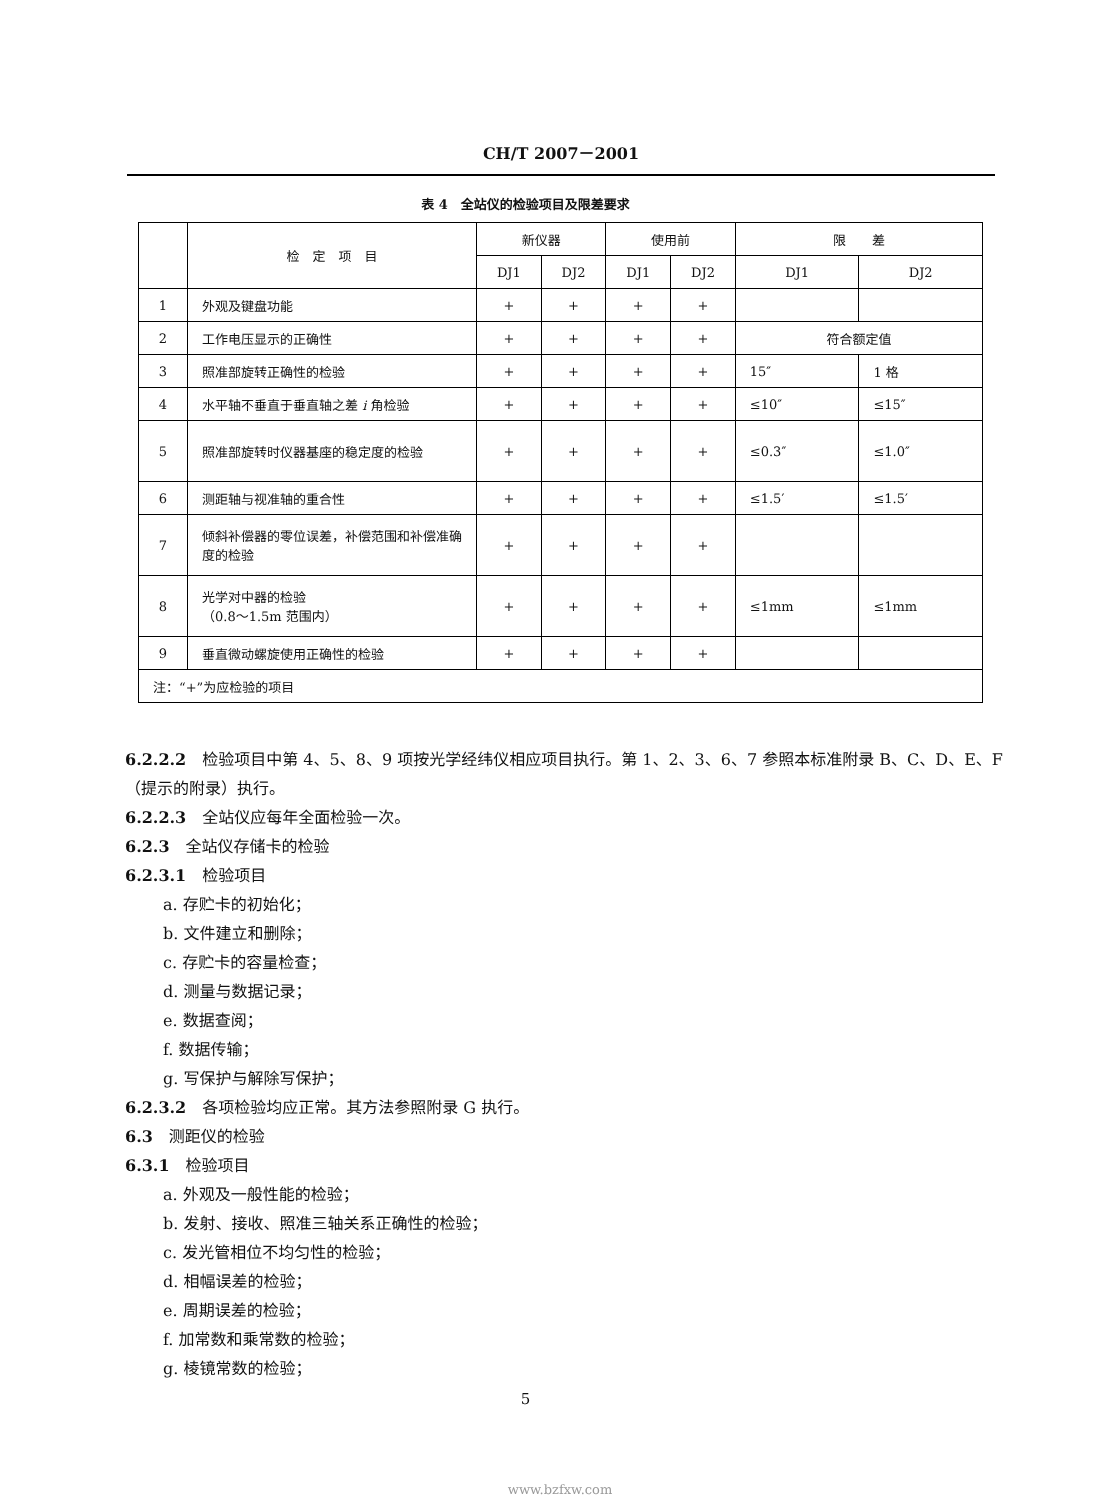CH/T 2007－2001
表 4　全站仪的检验项目及限差要求
| | 检 定 项 目 | 新仪器 | | 使用前 | | 限 差 | |
| --- | --- | --- | --- | --- | --- | --- | --- |
| | | DJ1 | DJ2 | DJ1 | DJ2 | DJ1 | DJ2 |
| 1 | 外观及键盘功能 | + | + | + | + | | |
| 2 | 工作电压显示的正确性 | + | + | + | + | 符合额定值 | |
| 3 | 照准部旋转正确性的检验 | + | + | + | + | 15″ | 1 格 |
| 4 | 水平轴不垂直于垂直轴之差 i 角检验 | + | + | + | + | ≤10″ | ≤15″ |
| 5 | 照准部旋转时仪器基座的稳定度的检验 | + | + | + | + | ≤0.3″ | ≤1.0″ |
| 6 | 测距轴与视准轴的重合性 | + | + | + | + | ≤1.5′ | ≤1.5′ |
| 7 | 倾斜补偿器的零位误差，补偿范围和补偿准确度的检验 | + | + | + | + | | |
| 8 | 光学对中器的检验 （0.8～1.5m 范围内） | + | + | + | + | ≤1mm | ≤1mm |
| 9 | 垂直微动螺旋使用正确性的检验 | + | + | + | + | | |
| 注：“+”为应检验的项目 | | | | | | | |
6.2.2.2　检验项目中第 4、5、8、9 项按光学经纬仪相应项目执行。第 1、2、3、6、7 参照本标准附录 B、C、D、E、F（提示的附录）执行。
6.2.2.3　全站仪应每年全面检验一次。
6.2.3　全站仪存储卡的检验
6.2.3.1　检验项目
a. 存贮卡的初始化；
b. 文件建立和删除；
c. 存贮卡的容量检查；
d. 测量与数据记录；
e. 数据查阅；
f. 数据传输；
g. 写保护与解除写保护；
6.2.3.2　各项检验均应正常。其方法参照附录 G 执行。
6.3　测距仪的检验
6.3.1　检验项目
a. 外观及一般性能的检验；
b. 发射、接收、照准三轴关系正确性的检验；
c. 发光管相位不均匀性的检验；
d. 相幅误差的检验；
e. 周期误差的检验；
f. 加常数和乘常数的检验；
g. 棱镜常数的检验；
5
www.bzfxw.com